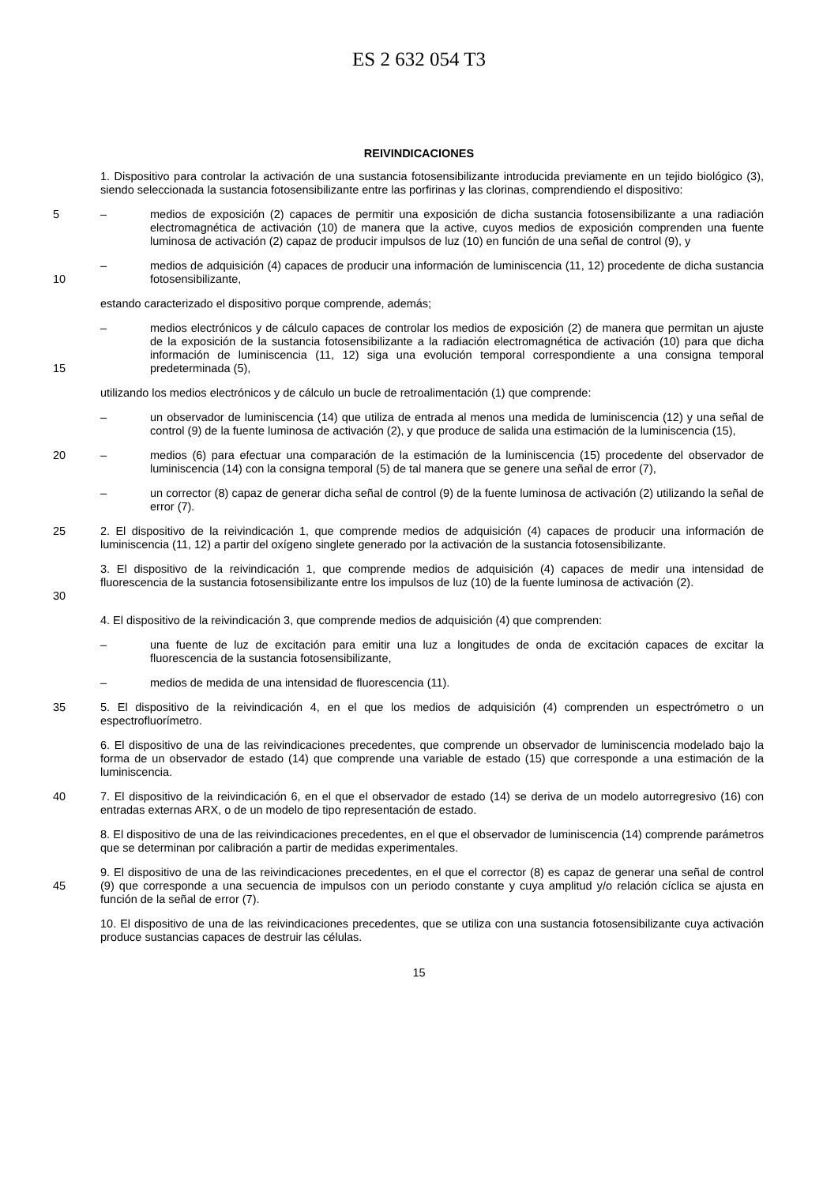ES 2 632 054 T3
REIVINDICACIONES
1. Dispositivo para controlar la activación de una sustancia fotosensibilizante introducida previamente en un tejido biológico (3), siendo seleccionada la sustancia fotosensibilizante entre las porfirinas y las clorinas, comprendiendo el dispositivo:
5 – medios de exposición (2) capaces de permitir una exposición de dicha sustancia fotosensibilizante a una radiación electromagnética de activación (10) de manera que la active, cuyos medios de exposición comprenden una fuente luminosa de activación (2) capaz de producir impulsos de luz (10) en función de una señal de control (9), y
10 – medios de adquisición (4) capaces de producir una información de luminiscencia (11, 12) procedente de dicha sustancia fotosensibilizante,
estando caracterizado el dispositivo porque comprende, además;
15 – medios electrónicos y de cálculo capaces de controlar los medios de exposición (2) de manera que permitan un ajuste de la exposición de la sustancia fotosensibilizante a la radiación electromagnética de activación (10) para que dicha información de luminiscencia (11, 12) siga una evolución temporal correspondiente a una consigna temporal predeterminada (5),
utilizando los medios electrónicos y de cálculo un bucle de retroalimentación (1) que comprende:
– un observador de luminiscencia (14) que utiliza de entrada al menos una medida de luminiscencia (12) y una señal de control (9) de la fuente luminosa de activación (2), y que produce de salida una estimación de la luminiscencia (15),
20 – medios (6) para efectuar una comparación de la estimación de la luminiscencia (15) procedente del observador de luminiscencia (14) con la consigna temporal (5) de tal manera que se genere una señal de error (7),
– un corrector (8) capaz de generar dicha señal de control (9) de la fuente luminosa de activación (2) utilizando la señal de error (7).
25 2. El dispositivo de la reivindicación 1, que comprende medios de adquisición (4) capaces de producir una información de luminiscencia (11, 12) a partir del oxígeno singlete generado por la activación de la sustancia fotosensibilizante.
30 3. El dispositivo de la reivindicación 1, que comprende medios de adquisición (4) capaces de medir una intensidad de fluorescencia de la sustancia fotosensibilizante entre los impulsos de luz (10) de la fuente luminosa de activación (2).
4. El dispositivo de la reivindicación 3, que comprende medios de adquisición (4) que comprenden:
– una fuente de luz de excitación para emitir una luz a longitudes de onda de excitación capaces de excitar la fluorescencia de la sustancia fotosensibilizante,
– medios de medida de una intensidad de fluorescencia (11).
35 5. El dispositivo de la reivindicación 4, en el que los medios de adquisición (4) comprenden un espectrómetro o un espectrofluorímetro.
6. El dispositivo de una de las reivindicaciones precedentes, que comprende un observador de luminiscencia modelado bajo la forma de un observador de estado (14) que comprende una variable de estado (15) que corresponde a una estimación de la luminiscencia.
40 7. El dispositivo de la reivindicación 6, en el que el observador de estado (14) se deriva de un modelo autorregresivo (16) con entradas externas ARX, o de un modelo de tipo representación de estado.
8. El dispositivo de una de las reivindicaciones precedentes, en el que el observador de luminiscencia (14) comprende parámetros que se determinan por calibración a partir de medidas experimentales.
45 9. El dispositivo de una de las reivindicaciones precedentes, en el que el corrector (8) es capaz de generar una señal de control (9) que corresponde a una secuencia de impulsos con un periodo constante y cuya amplitud y/o relación cíclica se ajusta en función de la señal de error (7).
10. El dispositivo de una de las reivindicaciones precedentes, que se utiliza con una sustancia fotosensibilizante cuya activación produce sustancias capaces de destruir las células.
15